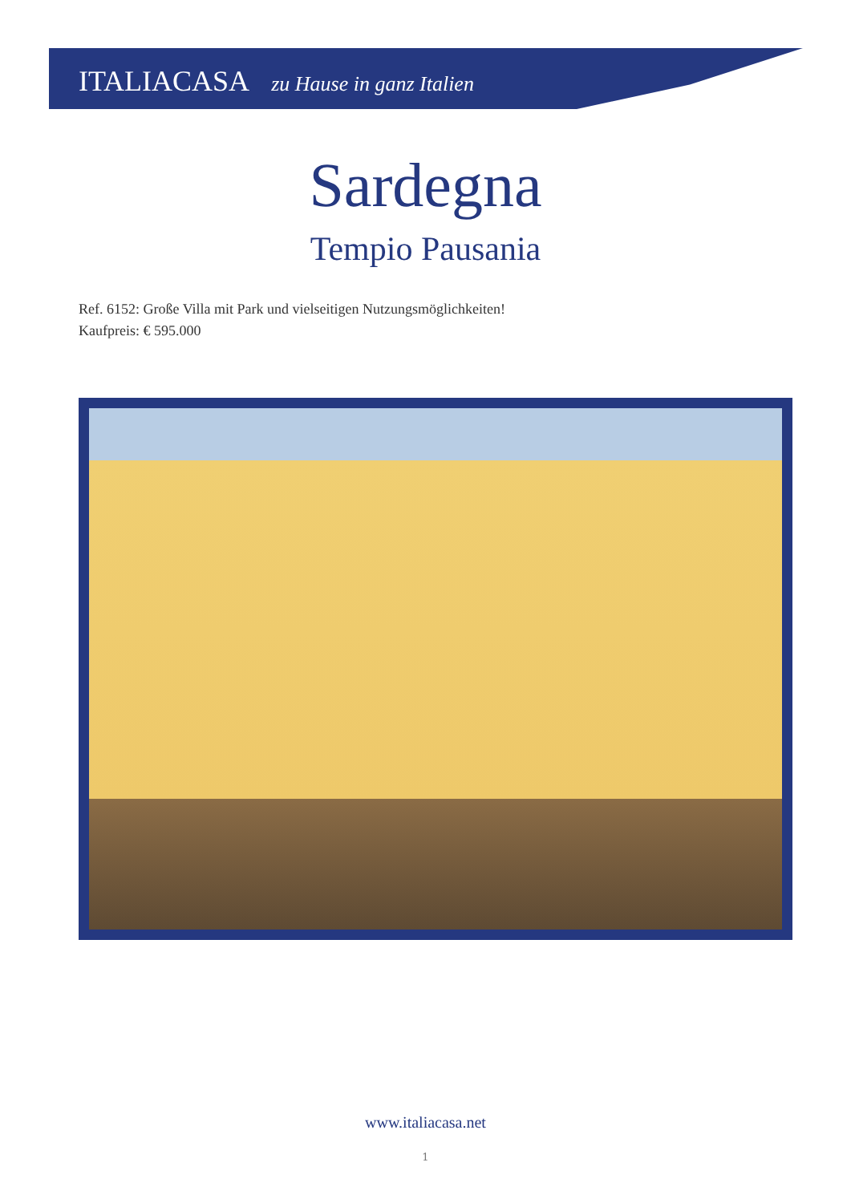ITALIACASA zu Hause in ganz Italien
Sardegna
Tempio Pausania
Ref. 6152: Große Villa mit Park und vielseitigen Nutzungsmöglichkeiten!
Kaufpreis: € 595.000
www.italiacasa.net
1